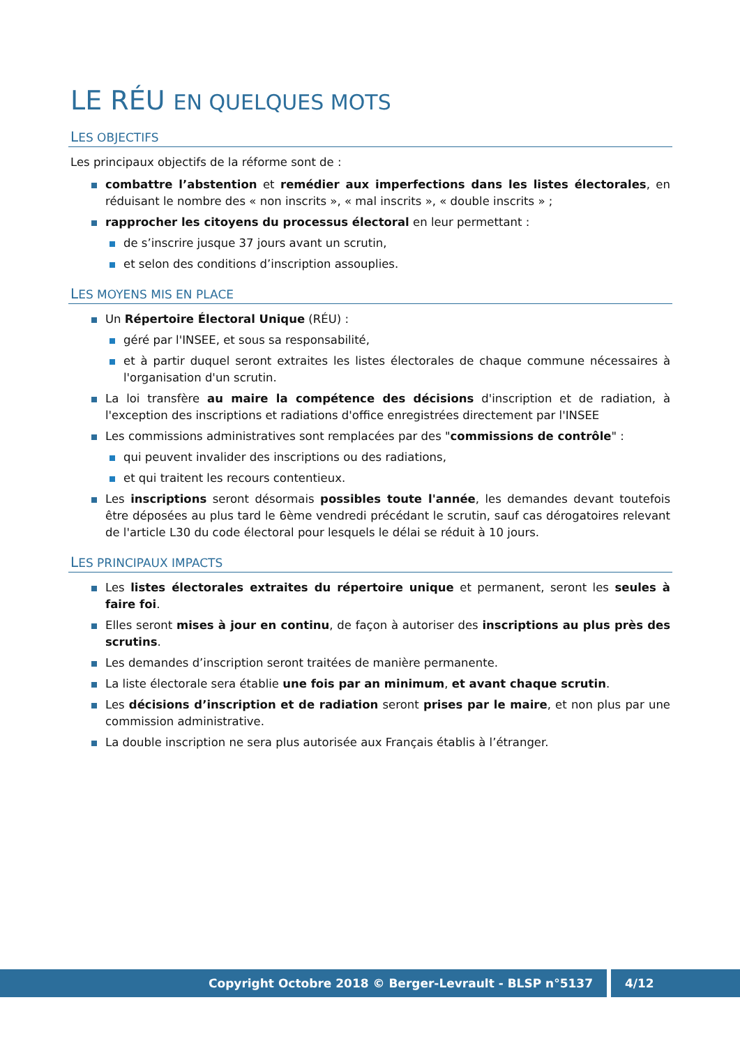LE RÉU EN QUELQUES MOTS
LES OBJECTIFS
Les principaux objectifs de la réforme sont de :
combattre l’abstention et remédier aux imperfections dans les listes électorales, en réduisant le nombre des « non inscrits », « mal inscrits », « double inscrits » ;
rapprocher les citoyens du processus électoral en leur permettant :
de s’inscrire jusque 37 jours avant un scrutin,
et selon des conditions d’inscription assouplies.
LES MOYENS MIS EN PLACE
Un Répertoire Électoral Unique (RÉU) :
géré par l'INSEE, et sous sa responsabilité,
et à partir duquel seront extraites les listes électorales de chaque commune nécessaires à l'organisation d'un scrutin.
La loi transfère au maire la compétence des décisions d'inscription et de radiation, à l'exception des inscriptions et radiations d'office enregistrées directement par l'INSEE
Les commissions administratives sont remplacées par des "commissions de contrôle" :
qui peuvent invalider des inscriptions ou des radiations,
et qui traitent les recours contentieux.
Les inscriptions seront désormais possibles toute l'année, les demandes devant toutefois être déposées au plus tard le 6ème vendredi précédant le scrutin, sauf cas dérogatoires relevant de l'article L30 du code électoral pour lesquels le délai se réduit à 10 jours.
LES PRINCIPAUX IMPACTS
Les listes électorales extraites du répertoire unique et permanent, seront les seules à faire foi.
Elles seront mises à jour en continu, de façon à autoriser des inscriptions au plus près des scrutins.
Les demandes d’inscription seront traitées de manière permanente.
La liste électorale sera établie une fois par an minimum, et avant chaque scrutin.
Les décisions d’inscription et de radiation seront prises par le maire, et non plus par une commission administrative.
La double inscription ne sera plus autorisée aux Français établis à l’étranger.
Copyright Octobre 2018 © Berger-Levrault - BLSP n°5137
4/12